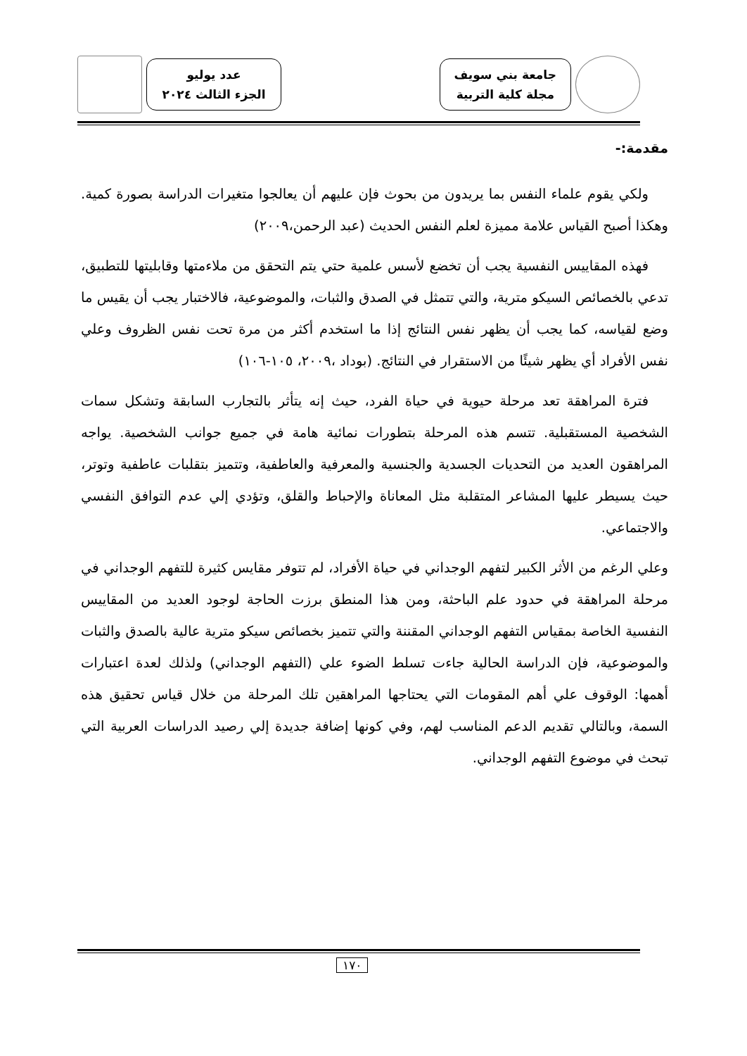جامعة بني سويف
مجلة كلية التربية
عدد يوليو
الجزء الثالث ٢٠٢٤
مقدمة:-
ولكي يقوم علماء النفس بما يريدون من بحوث فإن عليهم أن يعالجوا متغيرات الدراسة بصورة كمية. وهكذا أصبح القياس علامة مميزة لعلم النفس الحديث (عبد الرحمن،٢٠٠٩)
فهذه المقاييس النفسية يجب أن تخضع لأسس علمية حتي يتم التحقق من ملاءمتها وقابليتها للتطبيق، تدعي بالخصائص السيكو مترية، والتي تتمثل في الصدق والثبات، والموضوعية، فالاختبار يجب أن يقيس ما وضع لقياسه، كما يجب أن يظهر نفس النتائج إذا ما استخدم أكثر من مرة تحت نفس الظروف وعلي نفس الأفراد أي يظهر شيئًا من الاستقرار في النتائج. (بوداد ،٢٠٠٩، ١٠٥-١٠٦)
فترة المراهقة تعد مرحلة حيوية في حياة الفرد، حيث إنه يتأثر بالتجارب السابقة وتشكل سمات الشخصية المستقبلية. تتسم هذه المرحلة بتطورات نمائية هامة في جميع جوانب الشخصية. يواجه المراهقون العديد من التحديات الجسدية والجنسية والمعرفية والعاطفية، وتتميز بتقلبات عاطفية وتوتر، حيث يسيطر عليها المشاعر المتقلبة مثل المعاناة والإحباط والقلق، وتؤدي إلي عدم التوافق النفسي والاجتماعي.
وعلي الرغم من الأثر الكبير لتفهم الوجداني في حياة الأفراد، لم تتوفر مقايس كثيرة للتفهم الوجداني في مرحلة المراهقة في حدود علم الباحثة، ومن هذا المنطق برزت الحاجة لوجود العديد من المقاييس النفسية الخاصة بمقياس التفهم الوجداني المقننة والتي تتميز بخصائص سيكو مترية عالية بالصدق والثبات والموضوعية، فإن الدراسة الحالية جاءت تسلط الضوء علي (التفهم الوجداني) ولذلك لعدة اعتبارات أهمها: الوقوف علي أهم المقومات التي يحتاجها المراهقين تلك المرحلة من خلال قياس تحقيق هذه السمة، وبالتالي تقديم الدعم المناسب لهم، وفي كونها إضافة جديدة إلي رصيد الدراسات العربية التي تبحث في موضوع التفهم الوجداني.
١٧٠